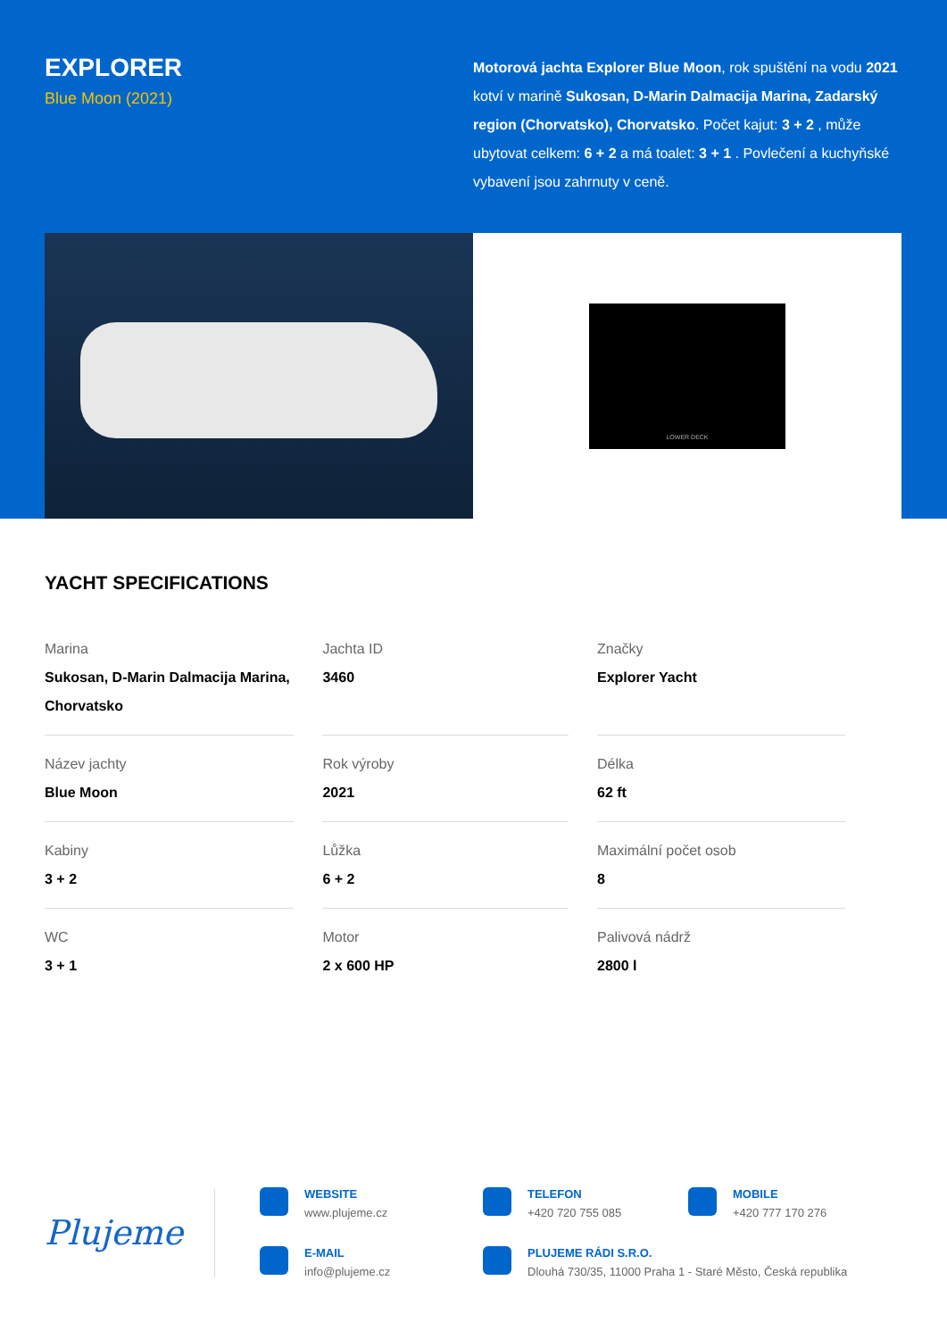EXPLORER
Blue Moon (2021)
Motorová jachta Explorer Blue Moon, rok spuštění na vodu 2021 kotví v marině Sukosan, D-Marin Dalmacija Marina, Zadarský region (Chorvatsko), Chorvatsko. Počet kajut: 3 + 2 , může ubytovat celkem: 6 + 2 a má toalet: 3 + 1 . Povlečení a kuchyňské vybavení jsou zahrnuty v ceně.
LOWER DECK
YACHT SPECIFICATIONS
| Marina Sukosan, D-Marin Dalmacija Marina, Chorvatsko | Jachta ID 3460 | Značky Explorer Yacht |
| Název jachty Blue Moon | Rok výroby 2021 | Délka 62 ft |
| Kabiny 3 + 2 | Lůžka 6 + 2 | Maximální počet osob 8 |
| WC 3 + 1 | Motor 2 x 600 HP | Palivová nádrž 2800 l |
Plujeme
WEBSITE
www.plujeme.cz
TELEFON
+420 720 755 085
MOBILE
+420 777 170 276
E-MAIL
info@plujeme.cz
PLUJEME RÁDI S.R.O.
Dlouhá 730/35, 11000 Praha 1 - Staré Město, Česká republika